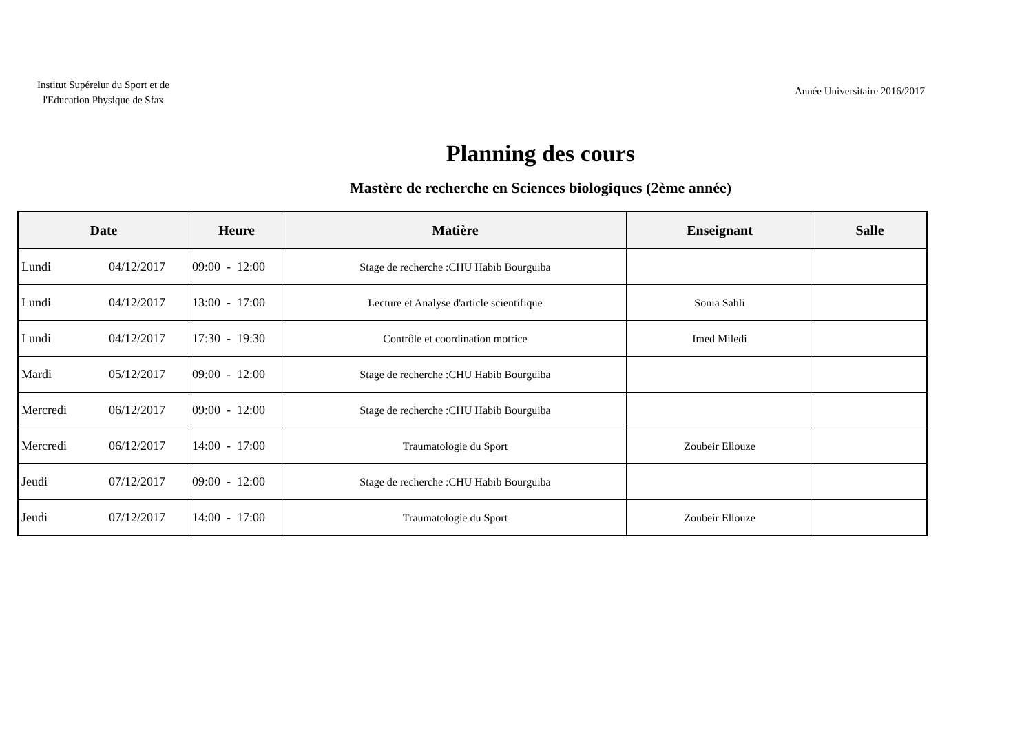Institut Supéreiur du Sport et de l'Education Physique de Sfax
Année Universitaire 2016/2017
Planning des cours
Mastère de recherche en Sciences biologiques (2ème année)
| Date | Heure | Matière | Enseignant | Salle |
| --- | --- | --- | --- | --- |
| Lundi 04/12/2017 | 09:00 - 12:00 | Stage de recherche :CHU Habib Bourguiba | | |
| Lundi 04/12/2017 | 13:00 - 17:00 | Lecture et Analyse d'article scientifique | Sonia Sahli | |
| Lundi 04/12/2017 | 17:30 - 19:30 | Contrôle et coordination motrice | Imed Miledi | |
| Mardi 05/12/2017 | 09:00 - 12:00 | Stage de recherche :CHU Habib Bourguiba | | |
| Mercredi 06/12/2017 | 09:00 - 12:00 | Stage de recherche :CHU Habib Bourguiba | | |
| Mercredi 06/12/2017 | 14:00 - 17:00 | Traumatologie du Sport | Zoubeir Ellouze | |
| Jeudi 07/12/2017 | 09:00 - 12:00 | Stage de recherche :CHU Habib Bourguiba | | |
| Jeudi 07/12/2017 | 14:00 - 17:00 | Traumatologie du Sport | Zoubeir Ellouze | |